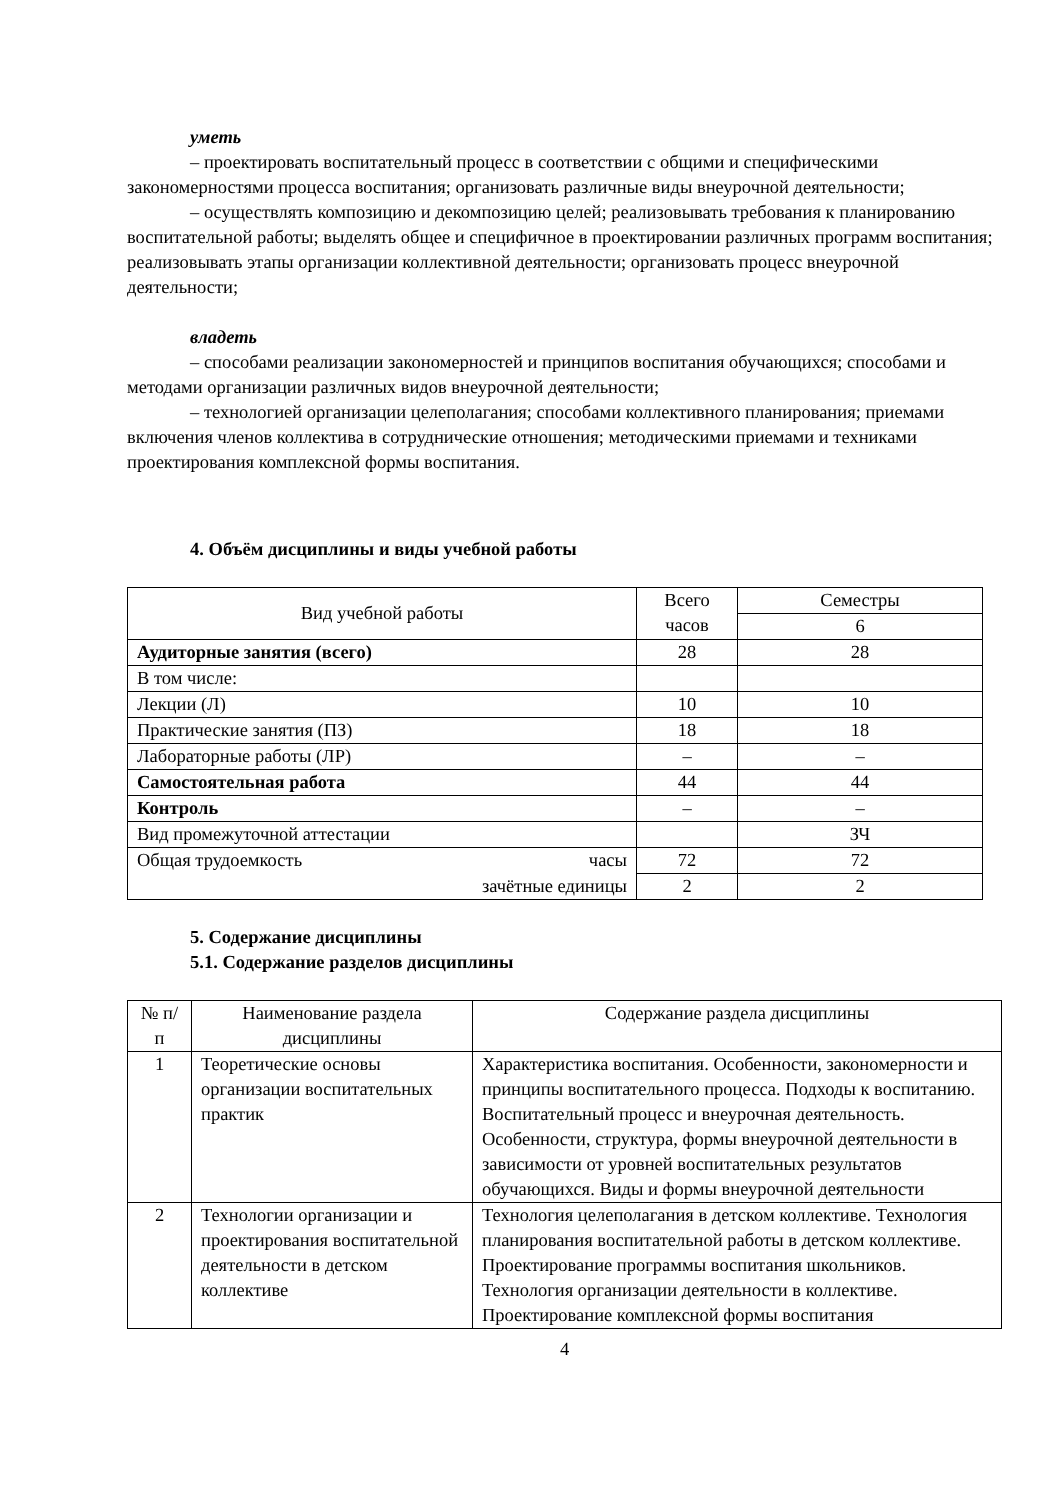уметь
– проектировать воспитательный процесс в соответствии с общими и специфическими закономерностями процесса воспитания; организовать различные виды внеурочной деятельности;
– осуществлять композицию и декомпозицию целей; реализовывать требования к планированию воспитательной работы; выделять общее и специфичное в проектировании различных программ воспитания; реализовывать этапы организации коллективной деятельности; организовать процесс внеурочной деятельности;
владеть
– способами реализации закономерностей и принципов воспитания обучающихся; способами и методами организации различных видов внеурочной деятельности;
– технологией организации целеполагания; способами коллективного планирования; приемами включения членов коллектива в сотруднические отношения; методическими приемами и техниками проектирования комплексной формы воспитания.
4. Объём дисциплины и виды учебной работы
| Вид учебной работы | Всего часов | Семестры |
| | | 6 |
| Аудиторные занятия (всего) | 28 | 28 |
| В том числе: | | |
| Лекции (Л) | 10 | 10 |
| Практические занятия (ПЗ) | 18 | 18 |
| Лабораторные работы (ЛР) | – | – |
| Самостоятельная работа | 44 | 44 |
| Контроль | – | – |
| Вид промежуточной аттестации | | ЗЧ |
| Общая трудоемкость часы | 72 | 72 |
| зачётные единицы | 2 | 2 |
5. Содержание дисциплины
5.1. Содержание разделов дисциплины
| № п/п | Наименование раздела дисциплины | Содержание раздела дисциплины |
| 1 | Теоретические основы организации воспитательных практик | Характеристика воспитания. Особенности, закономерности и принципы воспитательного процесса. Подходы к воспитанию. Воспитательный процесс и внеурочная деятельность. Особенности, структура, формы внеурочной деятельности в зависимости от уровней воспитательных результатов обучающихся. Виды и формы внеурочной деятельности |
| 2 | Технологии организации и проектирования воспитательной деятельности в детском коллективе | Технология целеполагания в детском коллективе. Технология планирования воспитательной работы в детском коллективе. Проектирование программы воспитания школьников. Технология организации деятельности в коллективе. Проектирование комплексной формы воспитания |
4